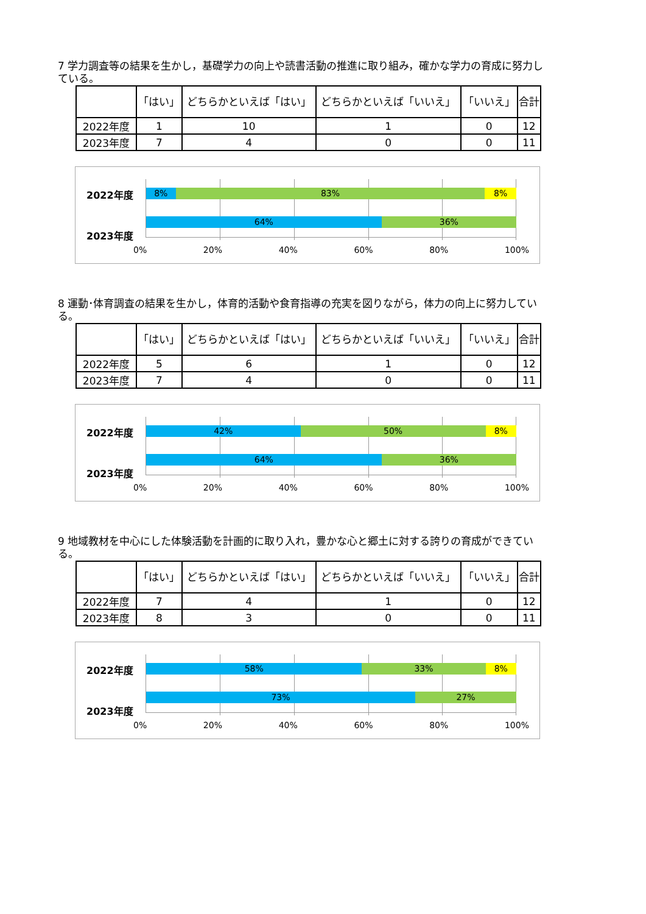7 学力調査等の結果を生かし，基礎学力の向上や読書活動の推進に取り組み，確かな学力の育成に努力している。
| | 「はい」 | どちらかといえば「はい」 | どちらかといえば「いいえ」 | 「いいえ」 | 合計 |
| --- | --- | --- | --- | --- | --- |
| 2022年度 | 1 | 10 | 1 | 0 | 12 |
| 2023年度 | 7 | 4 | 0 | 0 | 11 |
2022年度
2023年度
8% 83% 8%
64% 36%
0% 20% 40% 60% 80% 100%
8 運動･体育調査の結果を生かし，体育的活動や食育指導の充実を図りながら，体力の向上に努力している。
| | 「はい」 | どちらかといえば「はい」 | どちらかといえば「いいえ」 | 「いいえ」 | 合計 |
| --- | --- | --- | --- | --- | --- |
| 2022年度 | 5 | 6 | 1 | 0 | 12 |
| 2023年度 | 7 | 4 | 0 | 0 | 11 |
2022年度
2023年度
42% 50% 8%
64% 36%
0% 20% 40% 60% 80% 100%
9 地域教材を中心にした体験活動を計画的に取り入れ，豊かな心と郷土に対する誇りの育成ができている。
| | 「はい」 | どちらかといえば「はい」 | どちらかといえば「いいえ」 | 「いいえ」 | 合計 |
| --- | --- | --- | --- | --- | --- |
| 2022年度 | 7 | 4 | 1 | 0 | 12 |
| 2023年度 | 8 | 3 | 0 | 0 | 11 |
2022年度
2023年度
58% 33% 8%
73% 27%
0% 20% 40% 60% 80% 100%